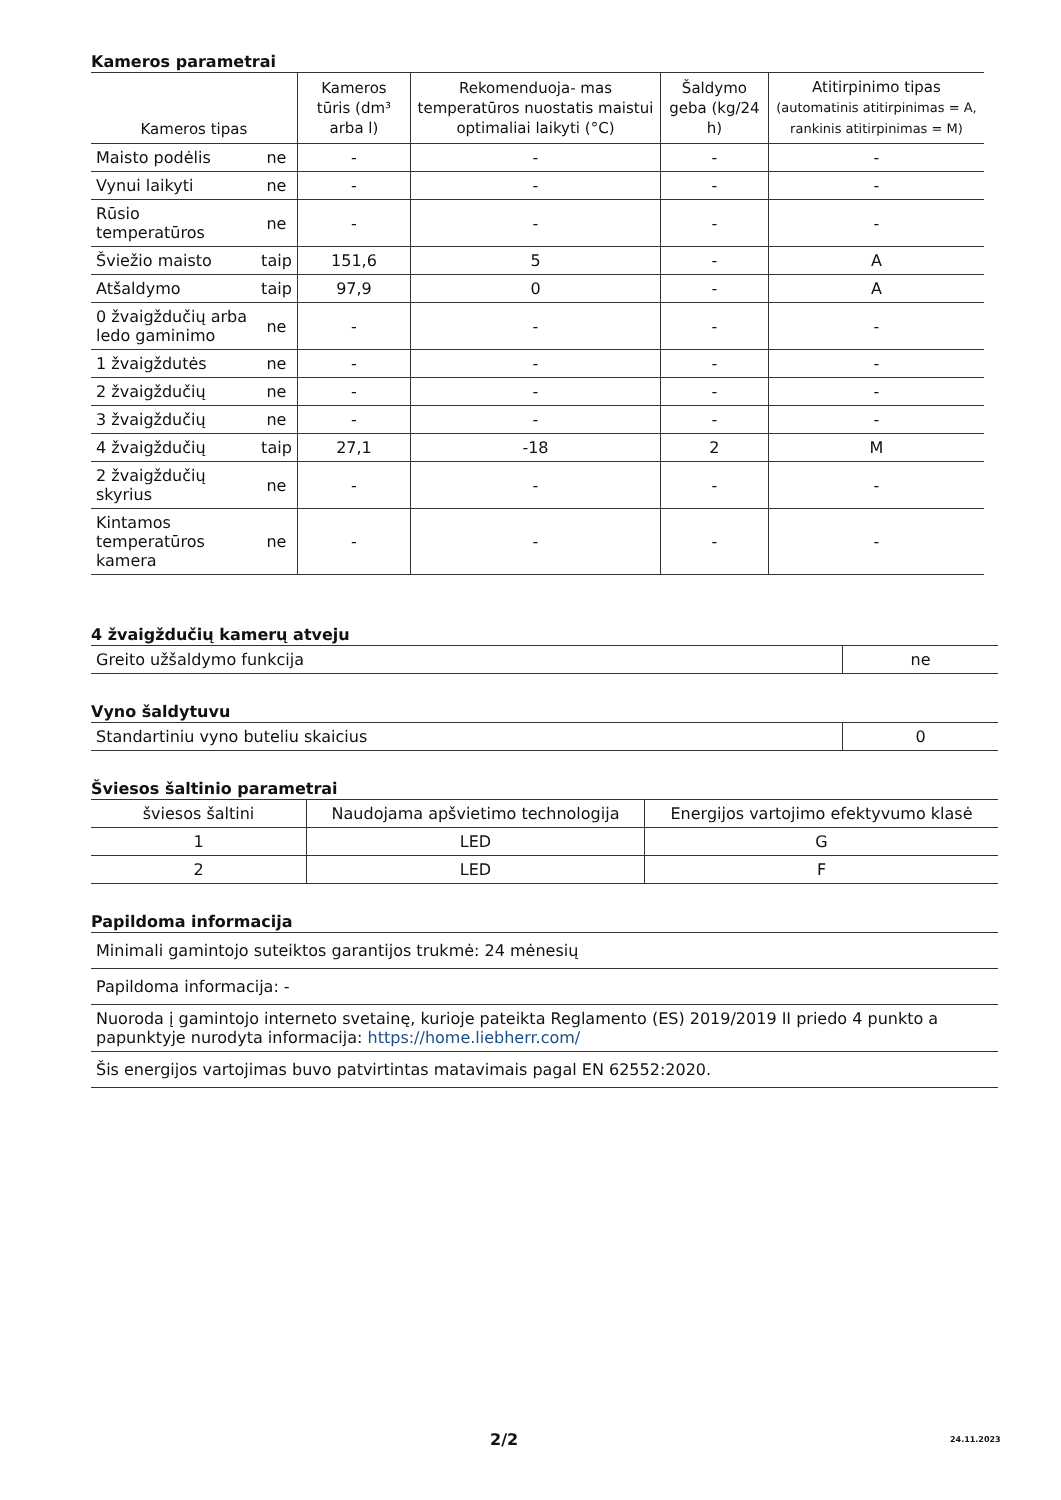Kameros parametrai
| Kameros tipas | | Kameros tūris (dm³ arba l) | Rekomenduoja- mas temperatūros nuostatis maistui optimaliai laikyti (°C) | Šaldymo geba (kg/24 h) | Atitirpinimo tipas (automatinis atitirpinimas = A, rankinis atitirpinimas = M) |
| --- | --- | --- | --- | --- | --- |
| Maisto podėlis | ne | - | - | - | - |
| Vynui laikyti | ne | - | - | - | - |
| Rūsio temperatūros | ne | - | - | - | - |
| Šviežio maisto | taip | 151,6 | 5 | - | A |
| Atšaldymo | taip | 97,9 | 0 | - | A |
| 0 žvaigždučių arba ledo gaminimo | ne | - | - | - | - |
| 1 žvaigždutės | ne | - | - | - | - |
| 2 žvaigždučių | ne | - | - | - | - |
| 3 žvaigždučių | ne | - | - | - | - |
| 4 žvaigždučių | taip | 27,1 | -18 | 2 | M |
| 2 žvaigždučių skyrius | ne | - | - | - | - |
| Kintamos temperatūros kamera | ne | - | - | - | - |
4 žvaigždučių kamerų atveju
| Greito užšaldymo funkcija | ne |
Vyno šaldytuvu
| Standartiniu vyno buteliu skaicius | 0 |
Šviesos šaltinio parametrai
| šviesos šaltini | Naudojama apšvietimo technologija | Energijos vartojimo efektyvumo klasė |
| 1 | LED | G |
| 2 | LED | F |
Papildoma informacija
| Minimali gamintojo suteiktos garantijos trukmė: 24 mėnesių |
| Papildoma informacija: - |
| Nuoroda į gamintojo interneto svetainę, kurioje pateikta Reglamento (ES) 2019/2019 II priedo 4 punkto a papunktyje nurodyta informacija: https://home.liebherr.com/ |
| Šis energijos vartojimas buvo patvirtintas matavimais pagal EN 62552:2020. |
2/2 24.11.2023